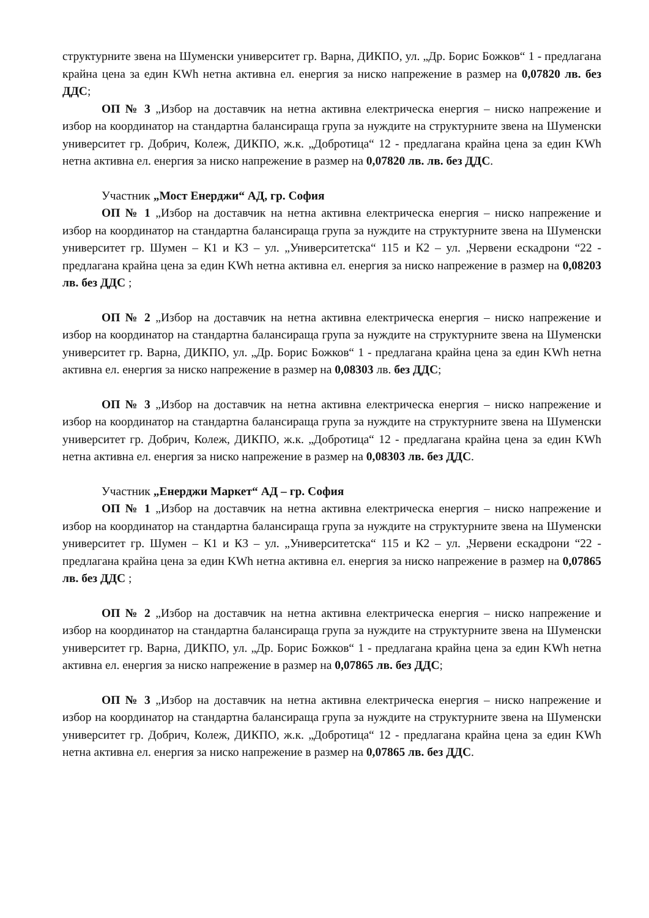структурните звена на Шуменски университет гр. Варна, ДИКПО, ул. „Др. Борис Божков“ 1 - предлагана крайна цена за един KWh нетна активна ел. енергия за ниско напрежение в размер на 0,07820 лв. без ДДС;
ОП № 3 „Избор на доставчик на нетна активна електрическа енергия – ниско напрежение и избор на координатор на стандартна балансираща група за нуждите на структурните звена на Шуменски университет гр. Добрич, Колеж, ДИКПО, ж.к. „Добротица“ 12 - предлагана крайна цена за един KWh нетна активна ел. енергия за ниско напрежение в размер на 0,07820 лв. лв. без ДДС.
Участник „Мост Енерджи“ АД, гр. София
ОП № 1 „Избор на доставчик на нетна активна електрическа енергия – ниско напрежение и избор на координатор на стандартна балансираща група за нуждите на структурните звена на Шуменски университет гр. Шумен – К1 и К3 – ул. „Университетска“ 115 и К2 – ул. „Червени ескадрони “22 - предлагана крайна цена за един KWh нетна активна ел. енергия за ниско напрежение в размер на 0,08203 лв. без ДДС ;
ОП № 2 „Избор на доставчик на нетна активна електрическа енергия – ниско напрежение и избор на координатор на стандартна балансираща група за нуждите на структурните звена на Шуменски университет гр. Варна, ДИКПО, ул. „Др. Борис Божков“ 1 - предлагана крайна цена за един KWh нетна активна ел. енергия за ниско напрежение в размер на 0,08303 лв. без ДДС;
ОП № 3 „Избор на доставчик на нетна активна електрическа енергия – ниско напрежение и избор на координатор на стандартна балансираща група за нуждите на структурните звена на Шуменски университет гр. Добрич, Колеж, ДИКПО, ж.к. „Добротица“ 12 - предлагана крайна цена за един KWh нетна активна ел. енергия за ниско напрежение в размер на 0,08303 лв. без ДДС.
Участник „Енерджи Маркет“ АД – гр. София
ОП № 1 „Избор на доставчик на нетна активна електрическа енергия – ниско напрежение и избор на координатор на стандартна балансираща група за нуждите на структурните звена на Шуменски университет гр. Шумен – К1 и К3 – ул. „Университетска“ 115 и К2 – ул. „Червени ескадрони “22 - предлагана крайна цена за един KWh нетна активна ел. енергия за ниско напрежение в размер на 0,07865 лв. без ДДС ;
ОП № 2 „Избор на доставчик на нетна активна електрическа енергия – ниско напрежение и избор на координатор на стандартна балансираща група за нуждите на структурните звена на Шуменски университет гр. Варна, ДИКПО, ул. „Др. Борис Божков“ 1 - предлагана крайна цена за един KWh нетна активна ел. енергия за ниско напрежение в размер на 0,07865 лв. без ДДС;
ОП № 3 „Избор на доставчик на нетна активна електрическа енергия – ниско напрежение и избор на координатор на стандартна балансираща група за нуждите на структурните звена на Шуменски университет гр. Добрич, Колеж, ДИКПО, ж.к. „Добротица“ 12 - предлагана крайна цена за един KWh нетна активна ел. енергия за ниско напрежение в размер на 0,07865 лв. без ДДС.